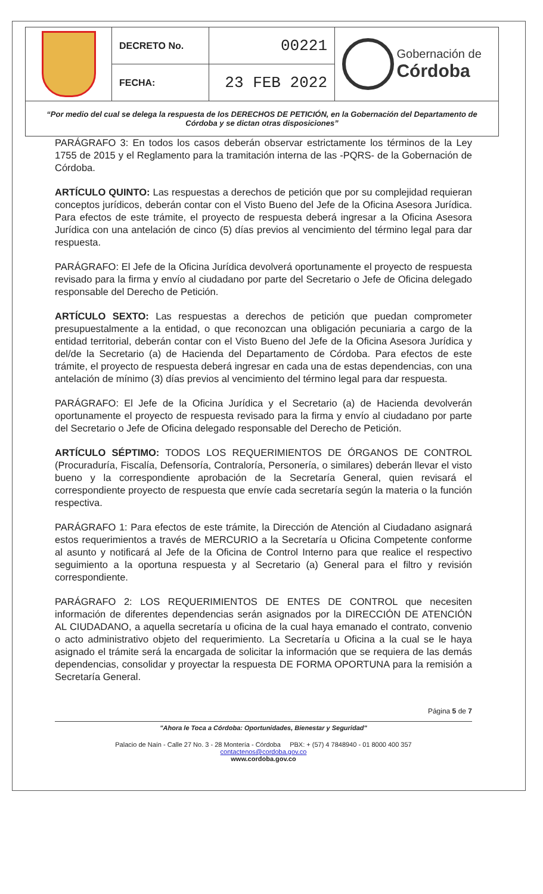| | DECRETO No. | 00221 | Gobernación de Córdoba |
| | FECHA: | 23 FEB 2022 | |
| “Por medio del cual se delega la respuesta de los DERECHOS DE PETICIÓN, en la Gobernación del Departamento de Córdoba y se dictan otras disposiciones” | | | |
PARÁGRAFO 3: En todos los casos deberán observar estrictamente los términos de la Ley 1755 de 2015 y el Reglamento para la tramitación interna de las -PQRS- de la Gobernación de Córdoba.
ARTÍCULO QUINTO: Las respuestas a derechos de petición que por su complejidad requieran conceptos jurídicos, deberán contar con el Visto Bueno del Jefe de la Oficina Asesora Jurídica. Para efectos de este trámite, el proyecto de respuesta deberá ingresar a la Oficina Asesora Jurídica con una antelación de cinco (5) días previos al vencimiento del término legal para dar respuesta.
PARÁGRAFO: El Jefe de la Oficina Jurídica devolverá oportunamente el proyecto de respuesta revisado para la firma y envío al ciudadano por parte del Secretario o Jefe de Oficina delegado responsable del Derecho de Petición.
ARTÍCULO SEXTO: Las respuestas a derechos de petición que puedan comprometer presupuestalmente a la entidad, o que reconozcan una obligación pecuniaria a cargo de la entidad territorial, deberán contar con el Visto Bueno del Jefe de la Oficina Asesora Jurídica y del/de la Secretario (a) de Hacienda del Departamento de Córdoba. Para efectos de este trámite, el proyecto de respuesta deberá ingresar en cada una de estas dependencias, con una antelación de mínimo (3) días previos al vencimiento del término legal para dar respuesta.
PARÁGRAFO: El Jefe de la Oficina Jurídica y el Secretario (a) de Hacienda devolverán oportunamente el proyecto de respuesta revisado para la firma y envío al ciudadano por parte del Secretario o Jefe de Oficina delegado responsable del Derecho de Petición.
ARTÍCULO SÉPTIMO: TODOS LOS REQUERIMIENTOS DE ÓRGANOS DE CONTROL (Procuraduría, Fiscalía, Defensoría, Contraloría, Personería, o similares) deberán llevar el visto bueno y la correspondiente aprobación de la Secretaría General, quien revisará el correspondiente proyecto de respuesta que envíe cada secretaría según la materia o la función respectiva.
PARÁGRAFO 1: Para efectos de este trámite, la Dirección de Atención al Ciudadano asignará estos requerimientos a través de MERCURIO a la Secretaría u Oficina Competente conforme al asunto y notificará al Jefe de la Oficina de Control Interno para que realice el respectivo seguimiento a la oportuna respuesta y al Secretario (a) General para el filtro y revisión correspondiente.
PARÁGRAFO 2: LOS REQUERIMIENTOS DE ENTES DE CONTROL que necesiten información de diferentes dependencias serán asignados por la DIRECCIÓN DE ATENCIÓN AL CIUDADANO, a aquella secretaría u oficina de la cual haya emanado el contrato, convenio o acto administrativo objeto del requerimiento. La Secretaría u Oficina a la cual se le haya asignado el trámite será la encargada de solicitar la información que se requiera de las demás dependencias, consolidar y proyectar la respuesta DE FORMA OPORTUNA para la remisión a Secretaría General.
Página 5 de 7
"Ahora le Toca a Córdoba: Oportunidades, Bienestar y Seguridad"
Palacio de Naín - Calle 27 No. 3 - 28 Montería - Córdoba PBX: + (57) 4 7848940 - 01 8000 400 357
contactenos@cordoba.gov.co
www.cordoba.gov.co